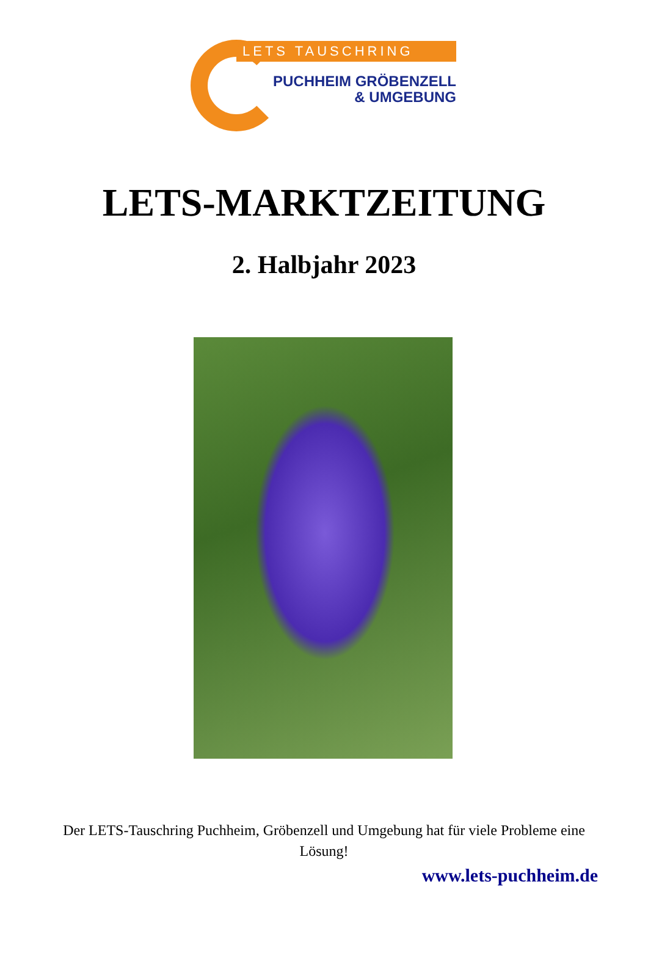LETS TAUSCHRING
PUCHHEIM GRÖBENZELL
& UMGEBUNG
LETS-MARKTZEITUNG
2. Halbjahr 2023
Der LETS-Tauschring Puchheim, Gröbenzell und Umgebung hat für viele Probleme eine Lösung!
www.lets-puchheim.de